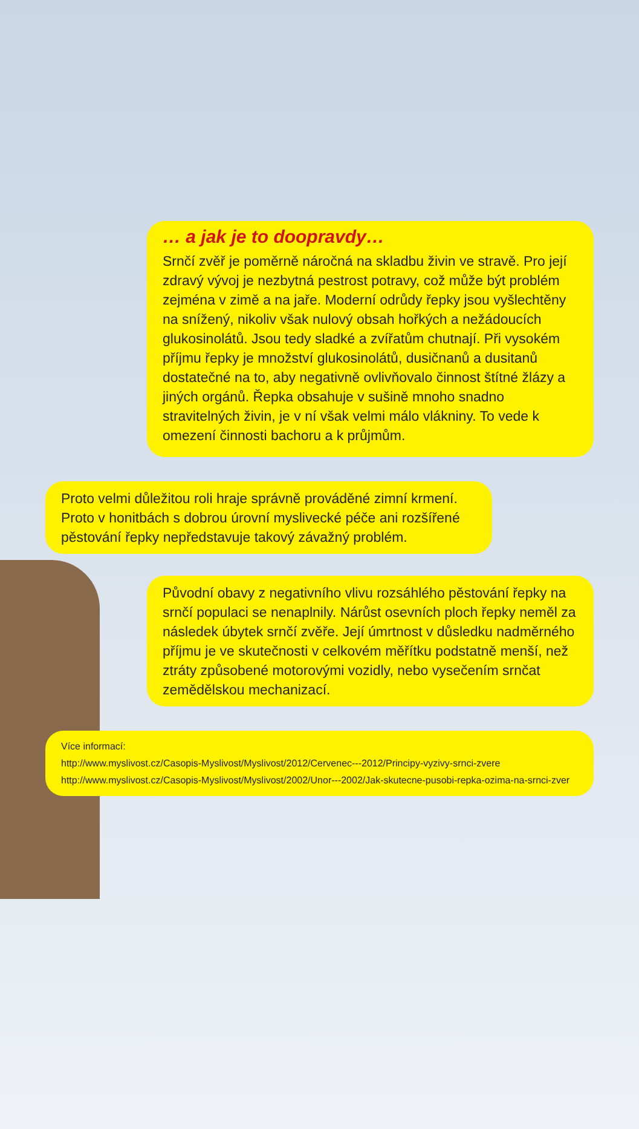… a jak je to doopravdy…
Srnčí zvěř je poměrně náročná na skladbu živin ve stravě. Pro její zdravý vývoj je nezbytná pestrost potravy, což může být problém zejména v zimě a na jaře. Moderní odrůdy řepky jsou vyšlechtěny na snížený, nikoliv však nulový obsah hořkých a nežádoucích glukosinolátů. Jsou tedy sladké a zvířatům chutnají. Při vysokém příjmu řepky je množství glukosinolátů, dusičnanů a dusitanů dostatečné na to, aby negativně ovlivňovalo činnost štítné žlázy a jiných orgánů. Řepka obsahuje v sušině mnoho snadno stravitelných živin, je v ní však velmi málo vlákniny. To vede k omezení činnosti bachoru a k průjmům.
Proto velmi důležitou roli hraje správně prováděné zimní krmení. Proto v honitbách s dobrou úrovní myslivecké péče ani rozšířené pěstování řepky nepředstavuje takový závažný problém.
Původní obavy z negativního vlivu rozsáhlého pěstování řepky na srnčí populaci se nenaplnily. Nárůst osevních ploch řepky neměl za následek úbytek srnčí zvěře. Její úmrtnost v důsledku nadměrného příjmu je ve skutečnosti v celkovém měřítku podstatně menší, než ztráty způsobené motorovými vozidly, nebo vysečením srnčat zemědělskou mechanizací.
Více informací:
http://www.myslivost.cz/Casopis-Myslivost/Myslivost/2012/Cervenec---2012/Principy-vyzivy-srnci-zvere
http://www.myslivost.cz/Casopis-Myslivost/Myslivost/2002/Unor---2002/Jak-skutecne-pusobi-repka-ozima-na-srnci-zver